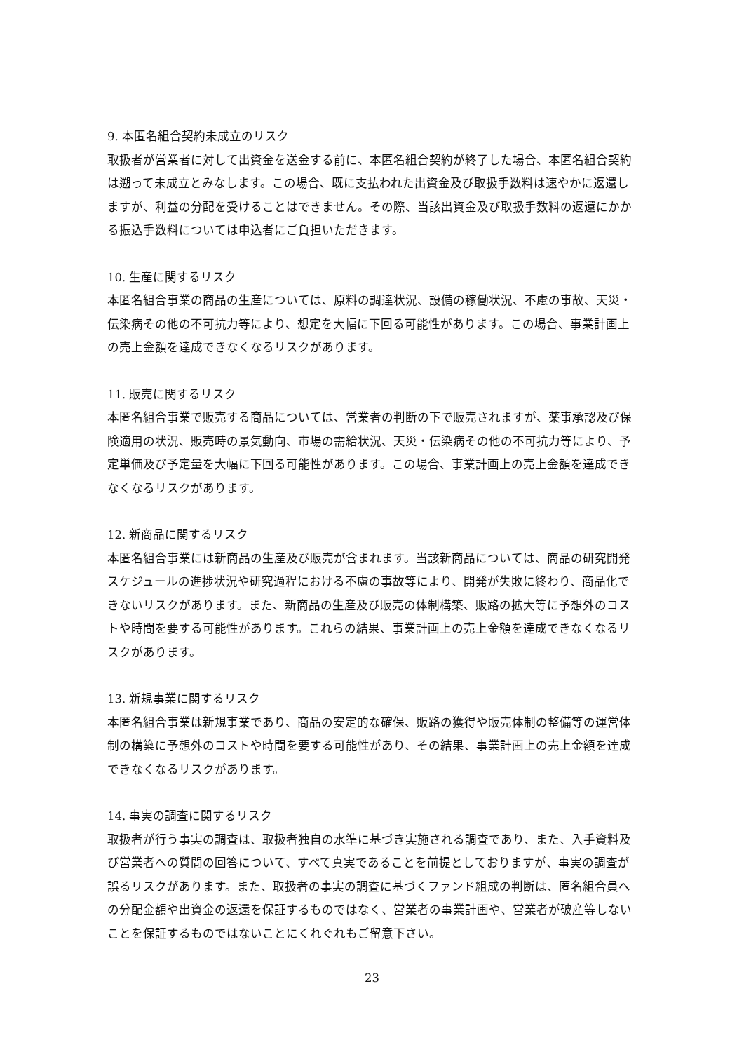9. 本匿名組合契約未成立のリスク
取扱者が営業者に対して出資金を送金する前に、本匿名組合契約が終了した場合、本匿名組合契約は遡って未成立とみなします。この場合、既に支払われた出資金及び取扱手数料は速やかに返還しますが、利益の分配を受けることはできません。その際、当該出資金及び取扱手数料の返還にかかる振込手数料については申込者にご負担いただきます。
10. 生産に関するリスク
本匿名組合事業の商品の生産については、原料の調達状況、設備の稼働状況、不慮の事故、天災・伝染病その他の不可抗力等により、想定を大幅に下回る可能性があります。この場合、事業計画上の売上金額を達成できなくなるリスクがあります。
11. 販売に関するリスク
本匿名組合事業で販売する商品については、営業者の判断の下で販売されますが、薬事承認及び保険適用の状況、販売時の景気動向、市場の需給状況、天災・伝染病その他の不可抗力等により、予定単価及び予定量を大幅に下回る可能性があります。この場合、事業計画上の売上金額を達成できなくなるリスクがあります。
12. 新商品に関するリスク
本匿名組合事業には新商品の生産及び販売が含まれます。当該新商品については、商品の研究開発スケジュールの進捗状況や研究過程における不慮の事故等により、開発が失敗に終わり、商品化できないリスクがあります。また、新商品の生産及び販売の体制構築、販路の拡大等に予想外のコストや時間を要する可能性があります。これらの結果、事業計画上の売上金額を達成できなくなるリスクがあります。
13. 新規事業に関するリスク
本匿名組合事業は新規事業であり、商品の安定的な確保、販路の獲得や販売体制の整備等の運営体制の構築に予想外のコストや時間を要する可能性があり、その結果、事業計画上の売上金額を達成できなくなるリスクがあります。
14. 事実の調査に関するリスク
取扱者が行う事実の調査は、取扱者独自の水準に基づき実施される調査であり、また、入手資料及び営業者への質問の回答について、すべて真実であることを前提としておりますが、事実の調査が誤るリスクがあります。また、取扱者の事実の調査に基づくファンド組成の判断は、匿名組合員への分配金額や出資金の返還を保証するものではなく、営業者の事業計画や、営業者が破産等しないことを保証するものではないことにくれぐれもご留意下さい。
23